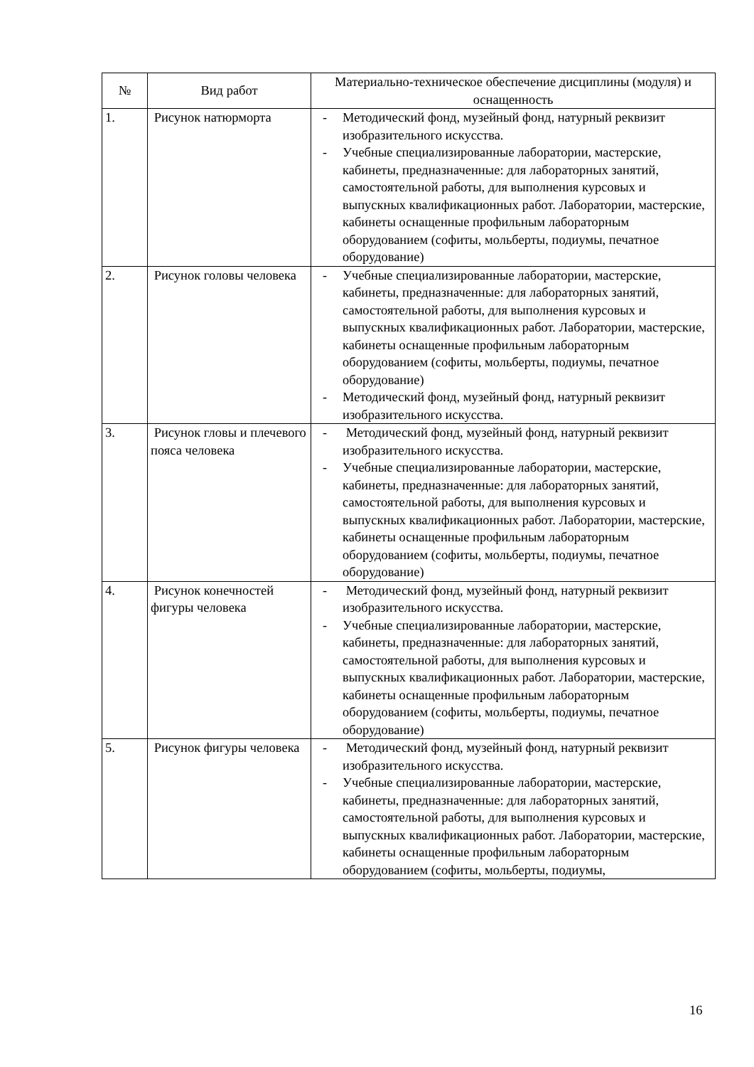| № | Вид работ | Материально-техническое обеспечение дисциплины (модуля) и оснащенность |
| --- | --- | --- |
| 1. | Рисунок натюрморта | - Методический фонд, музейный фонд, натурный реквизит изобразительного искусства. - Учебные специализированные лаборатории, мастерские, кабинеты, предназначенные: для лабораторных занятий, самостоятельной работы, для выполнения курсовых и выпускных квалификационных работ. Лаборатории, мастерские, кабинеты оснащенные профильным лабораторным оборудованием (софиты, мольберты, подиумы, печатное оборудование) |
| 2. | Рисунок головы человека | - Учебные специализированные лаборатории, мастерские, кабинеты, предназначенные: для лабораторных занятий, самостоятельной работы, для выполнения курсовых и выпускных квалификационных работ. Лаборатории, мастерские, кабинеты оснащенные профильным лабораторным оборудованием (софиты, мольберты, подиумы, печатное оборудование) - Методический фонд, музейный фонд, натурный реквизит изобразительного искусства. |
| 3. | Рисунок гловы и плечевого пояса человека | - Методический фонд, музейный фонд, натурный реквизит изобразительного искусства. - Учебные специализированные лаборатории, мастерские, кабинеты, предназначенные: для лабораторных занятий, самостоятельной работы, для выполнения курсовых и выпускных квалификационных работ. Лаборатории, мастерские, кабинеты оснащенные профильным лабораторным оборудованием (софиты, мольберты, подиумы, печатное оборудование) |
| 4. | Рисунок конечностей фигуры человека | - Методический фонд, музейный фонд, натурный реквизит изобразительного искусства. - Учебные специализированные лаборатории, мастерские, кабинеты, предназначенные: для лабораторных занятий, самостоятельной работы, для выполнения курсовых и выпускных квалификационных работ. Лаборатории, мастерские, кабинеты оснащенные профильным лабораторным оборудованием (софиты, мольберты, подиумы, печатное оборудование) |
| 5. | Рисунок фигуры человека | - Методический фонд, музейный фонд, натурный реквизит изобразительного искусства. - Учебные специализированные лаборатории, мастерские, кабинеты, предназначенные: для лабораторных занятий, самостоятельной работы, для выполнения курсовых и выпускных квалификационных работ. Лаборатории, мастерские, кабинеты оснащенные профильным лабораторным оборудованием (софиты, мольберты, подиумы, |
16